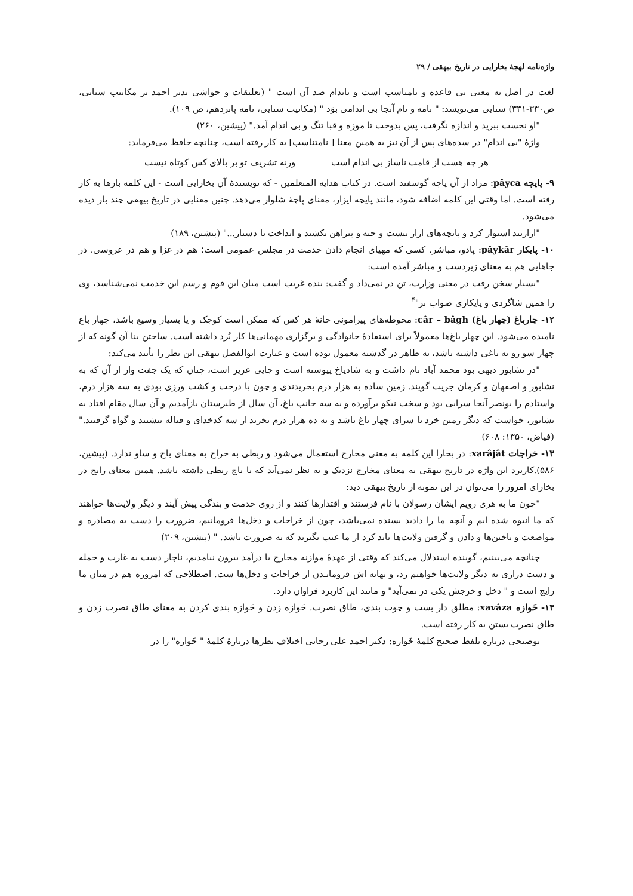واژه‌نامه لهجهٔ بخارایی در تاریخ بیهقی / ۲۹
لغت در اصل به معنی بی قاعده و نامناسب است و باندام ضد آن است " (تعلیقات و حواشی نذیر احمد بر مکاتیب سنایی، ص۳۳۰-۳۳۱) سنایی می‌نویسد: " نامه و نام آنجا بی اندامی بوَد " (مکاتیب سنایی، نامه پانزدهم، ص ۱۰۹).
"او نخست ببرید و اندازه نگرفت، پس بدوخت تا موزه و قبا تنگ و بی اندام آمد." (پیشین، ۲۶۰)
واژهٔ "بی اندام" در سده‌های پس از آن نیز به همین معنا [ نامتناسب] به کار رفته است، چنانچه حافظ می‌فرماید:
هر چه هست از قامت ناساز بی اندام است ورنه تشریف تو بر بالای کس کوتاه نیست
۹- پایچه pâyca: مراد از آن پاچه گوسفند است. در کتاب هدایه المتعلمین - که نویسندهٔ آن بخارایی است - این کلمه بارها به کار رفته است. اما وقتی این کلمه اضافه شود، مانند پایچه ایزار، معنای پاچهٔ شلوار می‌دهد. چنین معنایی در تاریخ بیهقی چند بار دیده می‌شود.
"ازاربند استوار کرد و پایچه‌های ازار ببست و جبه و پیراهن بکشید و انداخت با دستار..." (پیشین، ۱۸۹)
۱۰- پایکار pâykâr: پادو، مباشر. کسی که مهیای انجام دادن خدمت در مجلس عمومی است؛ هم در غزا و هم در عروسی. در جاهایی هم به معنای زیردست و مباشر آمده است:
"بسیار سخن رفت در معنی وزارت، تن در نمی‌داد و گفت: بنده غریب است میان این قوم و رسم این خدمت نمی‌شناسد، وی را همین شاگردی و پایکاری صواب تر"<sup>۴</sup>
۱۲- چارباغ (چهار باغ) câr – bâgh: محوطه‌های پیرامونی خانهٔ هر کس که ممکن است کوچک و یا بسیار وسیع باشد، چهار باغ نامیده می‌شود. این چهار باغ‌ها معمولاً برای استفادهٔ خانوادگی و برگزاری مهمانی‌ها کار بُرد داشته است. ساختن بنا آن گونه که از چهار سو رو به باغی داشته باشد، به ظاهر در گذشته معمول بوده است و عبارت ابوالفضل بیهقی این نظر را تأیید می‌کند:
"در نشابور دیهی بود محمد آباد نام داشت و به شادیاخ پیوسته است و جایی عزیز است، چنان که یک جفت وار از آن که به نشابور و اصفهان و کرمان جریب گویند. زمین ساده به هزار درم بخریدندی و چون با درخت و کشت ورزی بودی به سه هزار درم، واستادم را بونصر آنجا سرایی بود و سخت نیکو برآورده و به سه جانب باغ، آن سال از طبرستان بازآمدیم و آن سال مقام افتاد به نشابور، خواست که دیگر زمین خرد تا سرای چهار باغ باشد و به ده هزار درم بخرید از سه کدخدای و قباله نبشتند و گواه گرفتند." (فیاض، ۱۳۵۰: ۶۰۸)
۱۳- خراجات xarâjât: در بخارا این کلمه به معنی مخارج استعمال می‌شود و ربطی به خراج به معنای باج و ساو ندارد. (پیشین، ۵۸۶).کاربرد این واژه در تاریخ بیهقی به معنای مخارج نزدیک و به نظر نمی‌آید که با باج ربطی داشته باشد. همین معنای رایج در بخارای امروز را می‌توان در این نمونه از تاریخ بیهقی دید:
"چون ما به هری رویم ایشان رسولان با نام فرستند و اقتدارها کنند و از روی خدمت و بندگی پیش آیند و دیگر ولایت‌ها خواهند که ما انبوه شده ایم و آنچه ما را دادید بسنده نمی‌باشد، چون از خراجات و دخل‌ها فرومانیم، ضرورت را دست به مصادره و مواضعت و تاختن‌ها و دادن و گرفتن ولایت‌ها باید کرد از ما عیب نگیرند که به ضرورت باشد. " (پیشین، ۲۰۹)
چنانچه می‌بینیم، گوینده استدلال می‌کند که وقتی از عهدهٔ موازنه مخارج با درآمد بیرون نیامدیم، ناچار دست به غارت و حمله و دست درازی به دیگر ولایت‌ها خواهیم زد، و بهانه اش فرومانـدن از خراجات و دخل‌ها ست. اصطلاحی که امروزه هم در میان ما رایج است و " دخل و خرجش یکی در نمی‌آید" و مانند این کاربرد فراوان دارد.
۱۴- خَوازه xavâza: مطلق دار بست و چوب بندی، طاق نصرت. خَوازه زدن و خَوازه بندی کردن به معنای طاق نصرت زدن و طاق نصرت بستن به کار رفته است.
توضیحی درباره تلفظ صحیح کلمهٔ خَوازه: دکتر احمد علی رجایی اختلاف نظرها دربارهٔ کلمهٔ " خَوازه" را در